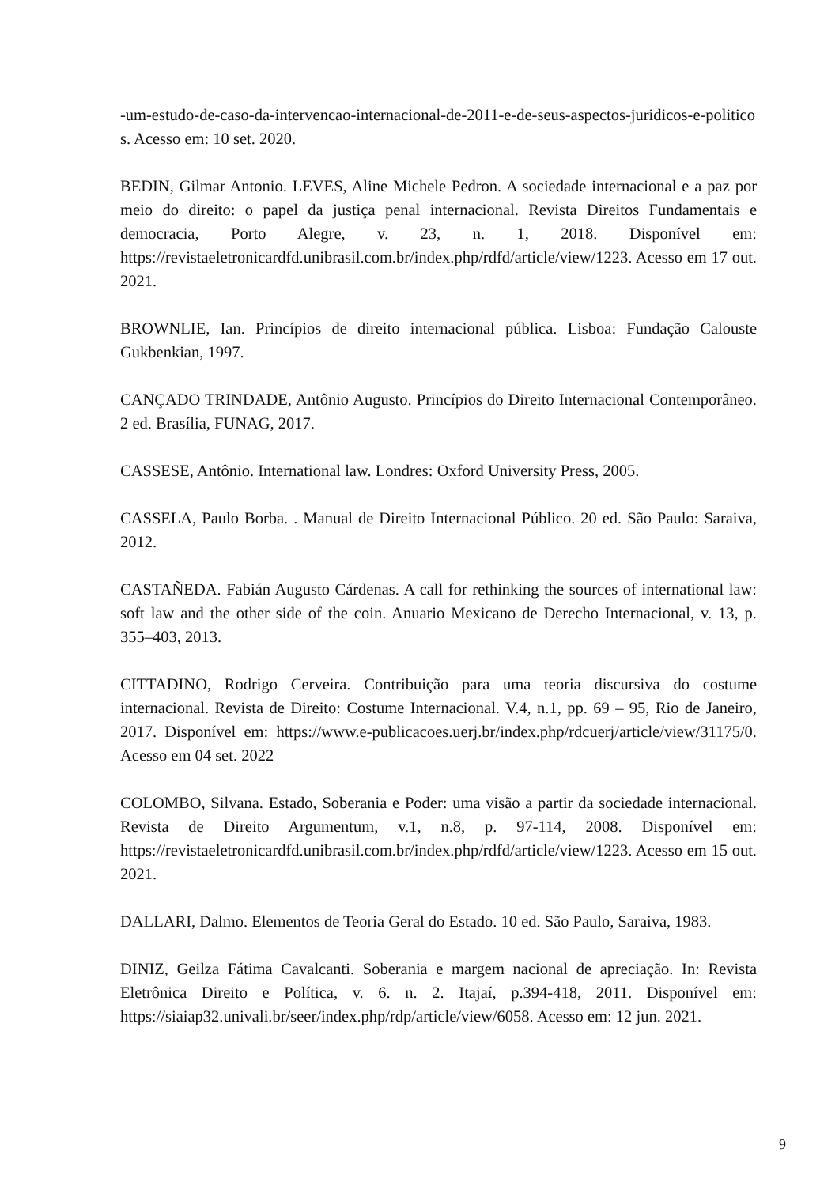-um-estudo-de-caso-da-intervencao-internacional-de-2011-e-de-seus-aspectos-juridicos-e-politicos. Acesso em: 10 set. 2020.
BEDIN, Gilmar Antonio. LEVES, Aline Michele Pedron. A sociedade internacional e a paz por meio do direito: o papel da justiça penal internacional. Revista Direitos Fundamentais e democracia, Porto Alegre, v. 23, n. 1, 2018. Disponível em: https://revistaeletronicardfd.unibrasil.com.br/index.php/rdfd/article/view/1223. Acesso em 17 out. 2021.
BROWNLIE, Ian. Princípios de direito internacional pública. Lisboa: Fundação Calouste Gukbenkian, 1997.
CANÇADO TRINDADE, Antônio Augusto. Princípios do Direito Internacional Contemporâneo. 2 ed. Brasília, FUNAG, 2017.
CASSESE, Antônio. International law. Londres: Oxford University Press, 2005.
CASSELA, Paulo Borba. . Manual de Direito Internacional Público. 20 ed. São Paulo: Saraiva, 2012.
CASTAÑEDA. Fabián Augusto Cárdenas. A call for rethinking the sources of international law: soft law and the other side of the coin. Anuario Mexicano de Derecho Internacional, v. 13, p. 355–403, 2013.
CITTADINO, Rodrigo Cerveira. Contribuição para uma teoria discursiva do costume internacional. Revista de Direito: Costume Internacional. V.4, n.1, pp. 69 – 95, Rio de Janeiro, 2017. Disponível em: https://www.e-publicacoes.uerj.br/index.php/rdcuerj/article/view/31175/0. Acesso em 04 set. 2022
COLOMBO, Silvana. Estado, Soberania e Poder: uma visão a partir da sociedade internacional. Revista de Direito Argumentum, v.1, n.8, p. 97-114, 2008. Disponível em: https://revistaeletronicardfd.unibrasil.com.br/index.php/rdfd/article/view/1223. Acesso em 15 out. 2021.
DALLARI, Dalmo. Elementos de Teoria Geral do Estado. 10 ed. São Paulo, Saraiva, 1983.
DINIZ, Geilza Fátima Cavalcanti. Soberania e margem nacional de apreciação. In: Revista Eletrônica Direito e Política, v. 6. n. 2. Itajaí, p.394-418, 2011. Disponível em: https://siaiap32.univali.br/seer/index.php/rdp/article/view/6058. Acesso em: 12 jun. 2021.
9